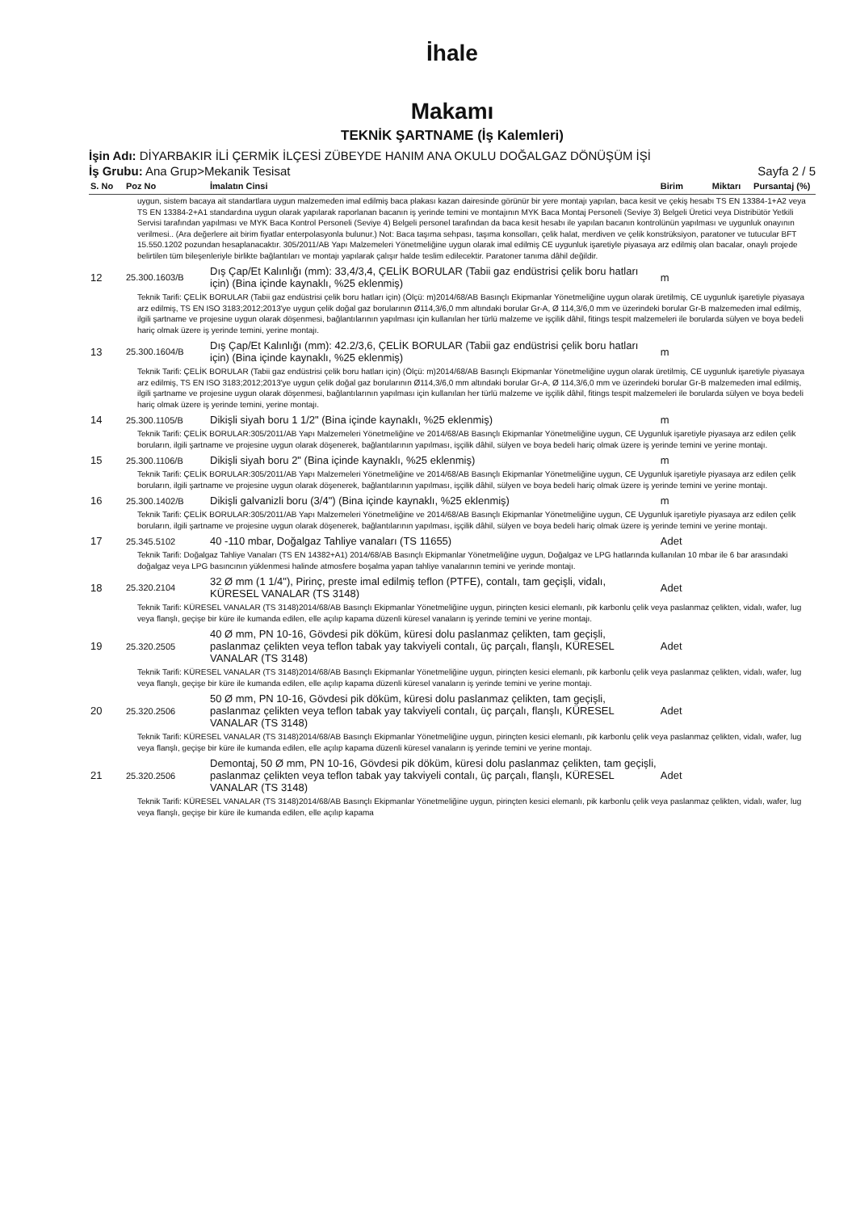İhale
Makamı
TEKNİK ŞARTNAME (İş Kalemleri)
İşin Adı: DİYARBAKIR İLİ ÇERMİK İLÇESİ ZÜBEYDE HANIM ANA OKULU DOĞALGAZ DÖNÜŞÜM İŞİ
İş Grubu: Ana Grup>Mekanik Tesisat Sayfa 2 / 5
| S. No | Poz No | İmalatın Cinsi | Birim | Miktarı | Pursantaj (%) |
| --- | --- | --- | --- | --- | --- |
| uygun, sistem bacaya ait standartlara uygun malzemeden imal edilmiş baca plakası kazan dairesinde görünür bir yere montajı yapılan, baca kesit ve çekiş hesabı TS EN 13384-1+A2 veya TS EN 13384-2+A1 standardına uygun olarak yapılarak raporlanan bacanın iş yerinde temini ve montajının MYK Baca Montaj Personeli (Seviye 3) Belgeli Üretici veya Distribütör Yetkili Servisi tarafından yapılması ve MYK Baca Kontrol Personeli (Seviye 4) Belgeli personel tarafından da baca kesit hesabı ile yapılan bacanın kontrolünün yapılması ve uygunluk onayının verilmesi.. (Ara değerlere ait birim fiyatlar enterpolasyonla bulunur.) Not: Baca taşıma sehpası, taşıma konsolları, çelik halat, merdiven ve çelik konstrüksiyon, paratoner ve tutucular BFT 15.550.1202 pozundan hesaplanacaktır. 305/2011/AB Yapı Malzemeleri Yönetmeliğine uygun olarak imal edilmiş CE uygunluk işaretiyle piyasaya arz edilmiş olan bacalar, onaylı projede belirtilen tüm bileşenleriyle birlikte bağlantıları ve montajı yapılarak çalışır halde teslim edilecektir. Paratoner tanıma dâhil değildir. | | | | | |
| 12 | 25.300.1603/B | Dış Çap/Et Kalınlığı (mm): 33,4/3,4, ÇELİK BORULAR (Tabii gaz endüstrisi çelik boru hatları için) (Bina içinde kaynaklı, %25 eklenmiş) | m | | |
| Teknik Tarifi: ÇELİK BORULAR (Tabii gaz endüstrisi çelik boru hatları için) (Ölçü: m)2014/68/AB Basınçlı Ekipmanlar Yönetmeliğine uygun olarak üretilmiş, CE uygunluk işaretiyle piyasaya arz edilmiş, TS EN ISO 3183;2012;2013'ye uygun çelik doğal gaz borularının Ø114,3/6,0 mm altındaki borular Gr-A, Ø 114,3/6,0 mm ve üzerindeki borular Gr-B malzemeden imal edilmiş, ilgili şartname ve projesine uygun olarak döşenmesi, bağlantılarının yapılması için kullanılan her türlü malzeme ve işçilik dâhil, fitings tespit malzemeleri ile borularda sülyen ve boya bedeli hariç olmak üzere iş yerinde temini, yerine montajı. | | | | | |
| 13 | 25.300.1604/B | Dış Çap/Et Kalınlığı (mm): 42.2/3,6, ÇELİK BORULAR (Tabii gaz endüstrisi çelik boru hatları için) (Bina içinde kaynaklı, %25 eklenmiş) | m | | |
| Teknik Tarifi: ÇELİK BORULAR (Tabii gaz endüstrisi çelik boru hatları için) (Ölçü: m)2014/68/AB Basınçlı Ekipmanlar Yönetmeliğine uygun olarak üretilmiş, CE uygunluk işaretiyle piyasaya arz edilmiş, TS EN ISO 3183;2012;2013'ye uygun çelik doğal gaz borularının Ø114,3/6,0 mm altındaki borular Gr-A, Ø 114,3/6,0 mm ve üzerindeki borular Gr-B malzemeden imal edilmiş, ilgili şartname ve projesine uygun olarak döşenmesi, bağlantılarının yapılması için kullanılan her türlü malzeme ve işçilik dâhil, fitings tespit malzemeleri ile borularda sülyen ve boya bedeli hariç olmak üzere iş yerinde temini, yerine montajı. | | | | | |
| 14 | 25.300.1105/B | Dikişli siyah boru 1 1/2" (Bina içinde kaynaklı, %25 eklenmiş) | m | | |
| Teknik Tarifi: ÇELİK BORULAR:305/2011/AB Yapı Malzemeleri Yönetmeliğine ve 2014/68/AB Basınçlı Ekipmanlar Yönetmeliğine uygun, CE Uygunluk işaretiyle piyasaya arz edilen çelik boruların, ilgili şartname ve projesine uygun olarak döşenerek, bağlantılarının yapılması, işçilik dâhil, sülyen ve boya bedeli hariç olmak üzere iş yerinde temini ve yerine montajı. | | | | | |
| 15 | 25.300.1106/B | Dikişli siyah boru 2" (Bina içinde kaynaklı, %25 eklenmiş) | m | | |
| Teknik Tarifi: ÇELİK BORULAR:305/2011/AB Yapı Malzemeleri Yönetmeliğine ve 2014/68/AB Basınçlı Ekipmanlar Yönetmeliğine uygun, CE Uygunluk işaretiyle piyasaya arz edilen çelik boruların, ilgili şartname ve projesine uygun olarak döşenerek, bağlantılarının yapılması, işçilik dâhil, sülyen ve boya bedeli hariç olmak üzere iş yerinde temini ve yerine montajı. | | | | | |
| 16 | 25.300.1402/B | Dikişli galvanizli boru (3/4") (Bina içinde kaynaklı, %25 eklenmiş) | m | | |
| Teknik Tarifi: ÇELİK BORULAR:305/2011/AB Yapı Malzemeleri Yönetmeliğine ve 2014/68/AB Basınçlı Ekipmanlar Yönetmeliğine uygun, CE Uygunluk işaretiyle piyasaya arz edilen çelik boruların, ilgili şartname ve projesine uygun olarak döşenerek, bağlantılarının yapılması, işçilik dâhil, sülyen ve boya bedeli hariç olmak üzere iş yerinde temini ve yerine montajı. | | | | | |
| 17 | 25.345.5102 | 40 -110 mbar, Doğalgaz Tahliye vanaları (TS 11655) | Adet | | |
| Teknik Tarifi: Doğalgaz Tahliye Vanaları (TS EN 14382+A1) 2014/68/AB Basınçlı Ekipmanlar Yönetmeliğine uygun, Doğalgaz ve LPG hatlarında kullanılan 10 mbar ile 6 bar arasındaki doğalgaz veya LPG basıncının yüklenmesi halinde atmosfere boşalma yapan tahliye vanalarının temini ve yerinde montajı. | | | | | |
| 18 | 25.320.2104 | 32 Ø mm (1 1/4"), Pirinç, preste imal edilmiş teflon (PTFE), contalı, tam geçişli, vidalı, KÜRESEL VANALAR (TS 3148) | Adet | | |
| Teknik Tarifi: KÜRESEL VANALAR (TS 3148)2014/68/AB Basınçlı Ekipmanlar Yönetmeliğine uygun, pirinçten kesici elemanlı, pik karbonlu çelik veya paslanmaz çelikten, vidalı, wafer, lug veya flanşlı, geçişe bir küre ile kumanda edilen, elle açılıp kapama düzenli küresel vanaların iş yerinde temini ve yerine montajı. | | | | | |
| 19 | 25.320.2505 | 40 Ø mm, PN 10-16, Gövdesi pik döküm, küresi dolu paslanmaz çelikten, tam geçişli, paslanmaz çelikten veya teflon tabak yay takviyeli contalı, üç parçalı, flanşlı, KÜRESEL VANALAR (TS 3148) | Adet | | |
| Teknik Tarifi: KÜRESEL VANALAR (TS 3148)2014/68/AB Basınçlı Ekipmanlar Yönetmeliğine uygun, pirinçten kesici elemanlı, pik karbonlu çelik veya paslanmaz çelikten, vidalı, wafer, lug veya flanşlı, geçişe bir küre ile kumanda edilen, elle açılıp kapama düzenli küresel vanaların iş yerinde temini ve yerine montajı. | | | | | |
| 20 | 25.320.2506 | 50 Ø mm, PN 10-16, Gövdesi pik döküm, küresi dolu paslanmaz çelikten, tam geçişli, paslanmaz çelikten veya teflon tabak yay takviyeli contalı, üç parçalı, flanşlı, KÜRESEL VANALAR (TS 3148) | Adet | | |
| Teknik Tarifi: KÜRESEL VANALAR (TS 3148)2014/68/AB Basınçlı Ekipmanlar Yönetmeliğine uygun, pirinçten kesici elemanlı, pik karbonlu çelik veya paslanmaz çelikten, vidalı, wafer, lug veya flanşlı, geçişe bir küre ile kumanda edilen, elle açılıp kapama düzenli küresel vanaların iş yerinde temini ve yerine montajı. | | | | | |
| 21 | 25.320.2506 | Demontaj, 50 Ø mm, PN 10-16, Gövdesi pik döküm, küresi dolu paslanmaz çelikten, tam geçişli, paslanmaz çelikten veya teflon tabak yay takviyeli contalı, üç parçalı, flanşlı, KÜRESEL VANALAR (TS 3148) | Adet | | |
| Teknik Tarifi: KÜRESEL VANALAR (TS 3148)2014/68/AB Basınçlı Ekipmanlar Yönetmeliğine uygun, pirinçten kesici elemanlı, pik karbonlu çelik veya paslanmaz çelikten, vidalı, wafer, lug veya flanşlı, geçişe bir küre ile kumanda edilen, elle açılıp kapama | | | | | |